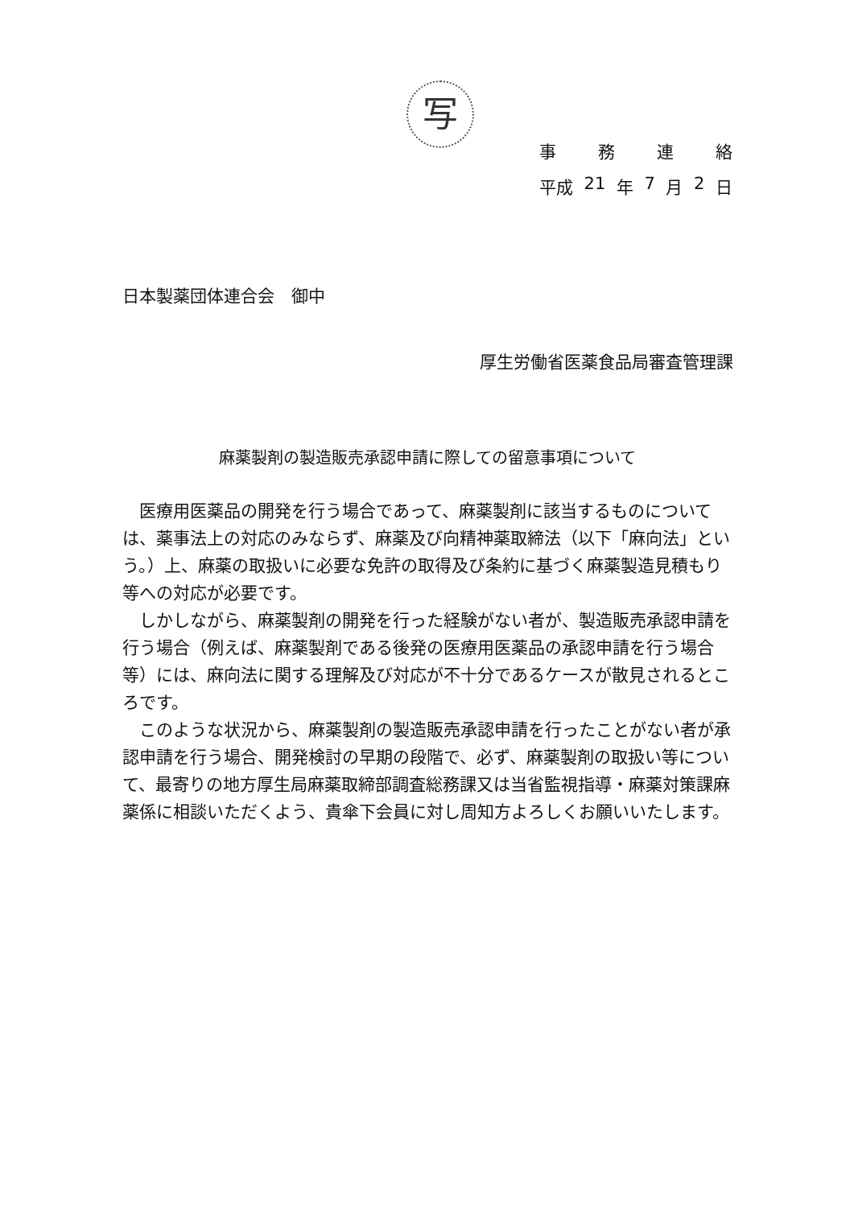写
事務連絡
平成 21 年 7 月 2 日
日本製薬団体連合会　御中
厚生労働省医薬食品局審査管理課
麻薬製剤の製造販売承認申請に際しての留意事項について
医療用医薬品の開発を行う場合であって、麻薬製剤に該当するものについては、薬事法上の対応のみならず、麻薬及び向精神薬取締法（以下「麻向法」という。）上、麻薬の取扱いに必要な免許の取得及び条約に基づく麻薬製造見積もり等への対応が必要です。
しかしながら、麻薬製剤の開発を行った経験がない者が、製造販売承認申請を行う場合（例えば、麻薬製剤である後発の医療用医薬品の承認申請を行う場合等）には、麻向法に関する理解及び対応が不十分であるケースが散見されるところです。
このような状況から、麻薬製剤の製造販売承認申請を行ったことがない者が承認申請を行う場合、開発検討の早期の段階で、必ず、麻薬製剤の取扱い等について、最寄りの地方厚生局麻薬取締部調査総務課又は当省監視指導・麻薬対策課麻薬係に相談いただくよう、貴傘下会員に対し周知方よろしくお願いいたします。